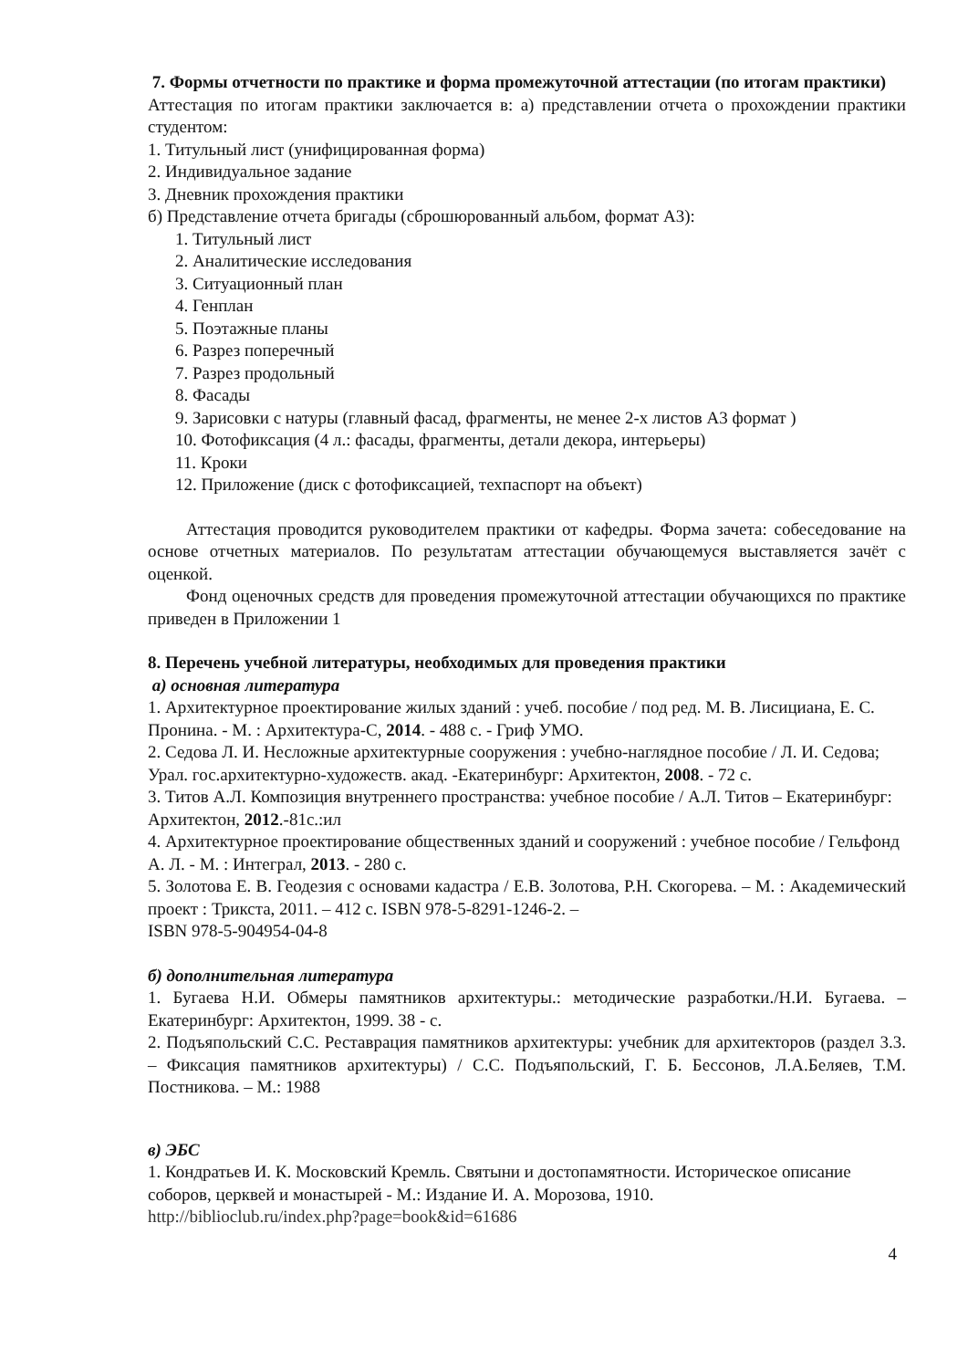7. Формы отчетности по практике и форма промежуточной аттестации (по итогам практики)
Аттестация по итогам практики заключается в: а) представлении отчета о прохождении практики студентом:
1. Титульный лист (унифицированная форма)
2. Индивидуальное задание
3. Дневник прохождения практики
б) Представление отчета бригады (сброшюрованный альбом, формат А3):
1. Титульный лист
2. Аналитические исследования
3. Ситуационный план
4. Генплан
5. Поэтажные планы
6. Разрез поперечный
7. Разрез продольный
8. Фасады
9. Зарисовки с натуры (главный фасад, фрагменты, не менее 2-х листов А3 формат )
10. Фотофиксация (4 л.: фасады, фрагменты, детали декора, интерьеры)
11. Кроки
12. Приложение (диск с фотофиксацией, техпаспорт на объект)
Аттестация проводится руководителем практики от кафедры. Форма зачета: собеседование на основе отчетных материалов. По результатам аттестации обучающемуся выставляется зачёт с оценкой.
Фонд оценочных средств для проведения промежуточной аттестации обучающихся по практике приведен в Приложении 1
8. Перечень учебной литературы, необходимых для проведения практики
а) основная литература
1. Архитектурное проектирование жилых зданий : учеб. пособие / под ред. М. В. Лисициана, Е. С. Пронина. - М. : Архитектура-С, 2014. - 488 с. - Гриф УМО.
2. Седова Л. И. Несложные архитектурные сооружения : учебно-наглядное пособие / Л. И. Седова; Урал. гос.архитектурно-художеств. акад. -Екатеринбург: Архитектон, 2008. - 72 с.
3. Титов А.Л. Композиция внутреннего пространства: учебное пособие / А.Л. Титов – Екатеринбург: Архитектон, 2012.-81с.:ил
4. Архитектурное проектирование общественных зданий и сооружений : учебное пособие / Гельфонд А. Л. - М. : Интеграл, 2013. - 280 с.
5. Золотова Е. В. Геодезия с основами кадастра / Е.В. Золотова, Р.Н. Скогорева. – М. : Академический проект : Трикста, 2011. – 412 с. ISBN 978-5-8291-1246-2. –
ISBN 978-5-904954-04-8
б) дополнительная литература
1. Бугаева Н.И. Обмеры памятников архитектуры.: методические разработки./Н.И. Бугаева. – Екатеринбург: Архитектон, 1999. 38 - с.
2. Подъяпольский С.С. Реставрация памятников архитектуры: учебник для архитекторов (раздел 3.3. – Фиксация памятников архитектуры) / С.С. Подъяпольский, Г. Б. Бессонов, Л.А.Беляев, Т.М. Постникова. – М.: 1988
в) ЭБС
1. Кондратьев И. К. Московский Кремль. Святыни и достопамятности. Историческое описание соборов, церквей и монастырей - М.: Издание И. А. Морозова, 1910.
http://biblioclub.ru/index.php?page=book&id=61686
4